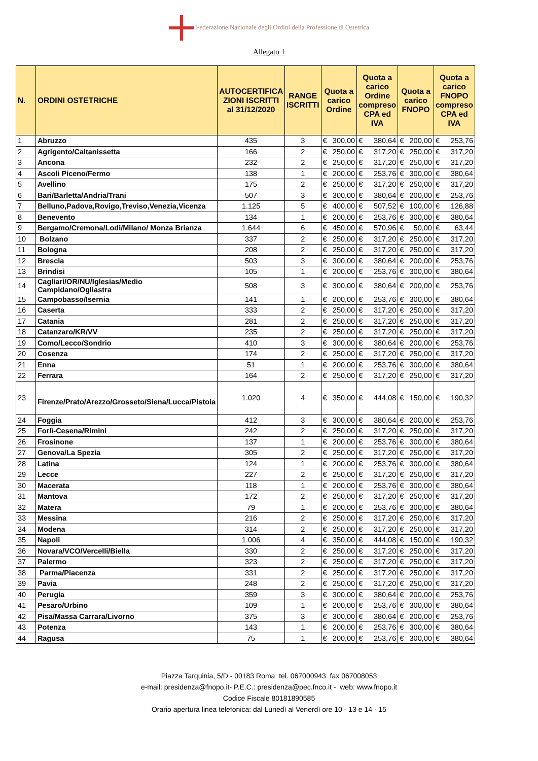Federazione Nazionale degli Ordini della Professione di Ostetrica
Allegato 1
| N. | ORDINI OSTETRICHE | AUTOCERTIFICA ZIONI ISCRITTI al 31/12/2020 | RANGE ISCRITTI | Quota a carico Ordine | | Quota a carico Ordine compreso CPA ed IVA | | Quota a carico FNOPO | | Quota a carico FNOPO compreso CPA ed IVA | |
| --- | --- | --- | --- | --- | --- | --- | --- | --- | --- | --- | --- |
| 1 | Abruzzo | 435 | 3 | € | 300,00 | € | 380,64 | € | 200,00 | € | 253,76 |
| 2 | Agrigento/Caltanissetta | 166 | 2 | € | 250,00 | € | 317,20 | € | 250,00 | € | 317,20 |
| 3 | Ancona | 232 | 2 | € | 250,00 | € | 317,20 | € | 250,00 | € | 317,20 |
| 4 | Ascoli Piceno/Fermo | 138 | 1 | € | 200,00 | € | 253,76 | € | 300,00 | € | 380,64 |
| 5 | Avellino | 175 | 2 | € | 250,00 | € | 317,20 | € | 250,00 | € | 317,20 |
| 6 | Bari/Barletta/Andria/Trani | 507 | 3 | € | 300,00 | € | 380,64 | € | 200,00 | € | 253,76 |
| 7 | Belluno,Padova,Rovigo,Treviso,Venezia,Vicenza | 1.125 | 5 | € | 400,00 | € | 507,52 | € | 100,00 | € | 126,88 |
| 8 | Benevento | 134 | 1 | € | 200,00 | € | 253,76 | € | 300,00 | € | 380,64 |
| 9 | Bergamo/Cremona/Lodi/Milano/ Monza Brianza | 1.644 | 6 | € | 450,00 | € | 570,96 | € | 50,00 | € | 63,44 |
| 10 | Bolzano | 337 | 2 | € | 250,00 | € | 317,20 | € | 250,00 | € | 317,20 |
| 11 | Bologna | 208 | 2 | € | 250,00 | € | 317,20 | € | 250,00 | € | 317,20 |
| 12 | Brescia | 503 | 3 | € | 300,00 | € | 380,64 | € | 200,00 | € | 253,76 |
| 13 | Brindisi | 105 | 1 | € | 200,00 | € | 253,76 | € | 300,00 | € | 380,64 |
| 14 | Cagliari/OR/NU/Iglesias/Medio Campidano/Ogliastra | 508 | 3 | € | 300,00 | € | 380,64 | € | 200,00 | € | 253,76 |
| 15 | Campobasso/Isernia | 141 | 1 | € | 200,00 | € | 253,76 | € | 300,00 | € | 380,64 |
| 16 | Caserta | 333 | 2 | € | 250,00 | € | 317,20 | € | 250,00 | € | 317,20 |
| 17 | Catania | 281 | 2 | € | 250,00 | € | 317,20 | € | 250,00 | € | 317,20 |
| 18 | Catanzaro/KR/VV | 235 | 2 | € | 250,00 | € | 317,20 | € | 250,00 | € | 317,20 |
| 19 | Como/Lecco/Sondrio | 410 | 3 | € | 300,00 | € | 380,64 | € | 200,00 | € | 253,76 |
| 20 | Cosenza | 174 | 2 | € | 250,00 | € | 317,20 | € | 250,00 | € | 317,20 |
| 21 | Enna | 51 | 1 | € | 200,00 | € | 253,76 | € | 300,00 | € | 380,64 |
| 22 | Ferrara | 164 | 2 | € | 250,00 | € | 317,20 | € | 250,00 | € | 317,20 |
| 23 | Firenze/Prato/Arezzo/Grosseto/Siena/Lucca/Pistoia | 1.020 | 4 | € | 350,00 | € | 444,08 | € | 150,00 | € | 190,32 |
| 24 | Foggia | 412 | 3 | € | 300,00 | € | 380,64 | € | 200,00 | € | 253,76 |
| 25 | Forlì-Cesena/Rimini | 242 | 2 | € | 250,00 | € | 317,20 | € | 250,00 | € | 317,20 |
| 26 | Frosinone | 137 | 1 | € | 200,00 | € | 253,76 | € | 300,00 | € | 380,64 |
| 27 | Genova/La Spezia | 305 | 2 | € | 250,00 | € | 317,20 | € | 250,00 | € | 317,20 |
| 28 | Latina | 124 | 1 | € | 200,00 | € | 253,76 | € | 300,00 | € | 380,64 |
| 29 | Lecce | 227 | 2 | € | 250,00 | € | 317,20 | € | 250,00 | € | 317,20 |
| 30 | Macerata | 118 | 1 | € | 200,00 | € | 253,76 | € | 300,00 | € | 380,64 |
| 31 | Mantova | 172 | 2 | € | 250,00 | € | 317,20 | € | 250,00 | € | 317,20 |
| 32 | Matera | 79 | 1 | € | 200,00 | € | 253,76 | € | 300,00 | € | 380,64 |
| 33 | Messina | 216 | 2 | € | 250,00 | € | 317,20 | € | 250,00 | € | 317,20 |
| 34 | Modena | 314 | 2 | € | 250,00 | € | 317,20 | € | 250,00 | € | 317,20 |
| 35 | Napoli | 1.006 | 4 | € | 350,00 | € | 444,08 | € | 150,00 | € | 190,32 |
| 36 | Novara/VCO/Vercelli/Biella | 330 | 2 | € | 250,00 | € | 317,20 | € | 250,00 | € | 317,20 |
| 37 | Palermo | 323 | 2 | € | 250,00 | € | 317,20 | € | 250,00 | € | 317,20 |
| 38 | Parma/Piacenza | 331 | 2 | € | 250,00 | € | 317,20 | € | 250,00 | € | 317,20 |
| 39 | Pavia | 248 | 2 | € | 250,00 | € | 317,20 | € | 250,00 | € | 317,20 |
| 40 | Perugia | 359 | 3 | € | 300,00 | € | 380,64 | € | 200,00 | € | 253,76 |
| 41 | Pesaro/Urbino | 109 | 1 | € | 200,00 | € | 253,76 | € | 300,00 | € | 380,64 |
| 42 | Pisa/Massa Carrara/Livorno | 375 | 3 | € | 300,00 | € | 380,64 | € | 200,00 | € | 253,76 |
| 43 | Potenza | 143 | 1 | € | 200,00 | € | 253,76 | € | 300,00 | € | 380,64 |
| 44 | Ragusa | 75 | 1 | € | 200,00 | € | 253,76 | € | 300,00 | € | 380,64 |
Piazza Tarquinia, 5/D - 00183 Roma tel. 067000943 fax 067008053
e-mail: presidenza@fnopo.it- P.E.C.: presidenza@pec.fnco.it - web: www.fnopo.it
Codice Fiscale 80181890585
Orario apertura linea telefonica: dal Lunedì al Venerdì ore 10 - 13 e 14 - 15